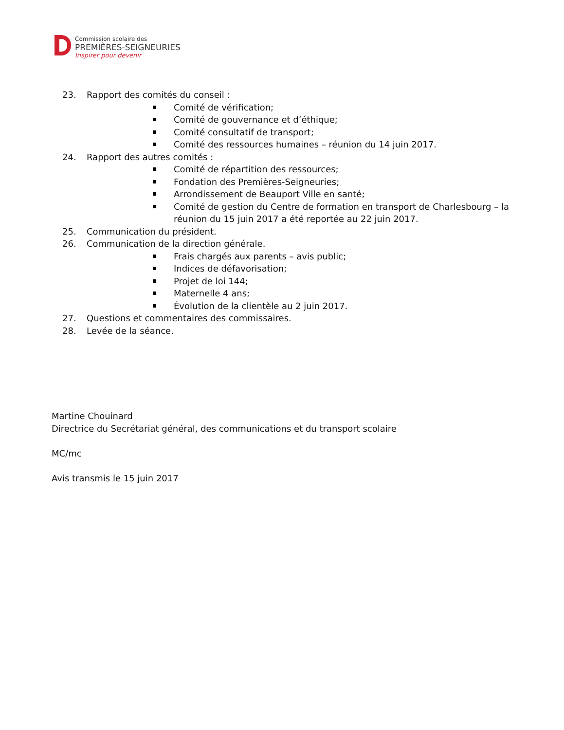Commission scolaire des
PREMIÈRES-SEIGNEURIES
Inspirer pour devenir
23. Rapport des comités du conseil :
Comité de vérification;
Comité de gouvernance et d’éthique;
Comité consultatif de transport;
Comité des ressources humaines – réunion du 14 juin 2017.
24. Rapport des autres comités :
Comité de répartition des ressources;
Fondation des Premières-Seigneuries;
Arrondissement de Beauport Ville en santé;
Comité de gestion du Centre de formation en transport de Charlesbourg – la réunion du 15 juin 2017 a été reportée au 22 juin 2017.
25. Communication du président.
26. Communication de la direction générale.
Frais chargés aux parents – avis public;
Indices de défavorisation;
Projet de loi 144;
Maternelle 4 ans;
Évolution de la clientèle au 2 juin 2017.
27. Questions et commentaires des commissaires.
28. Levée de la séance.
Martine Chouinard
Directrice du Secrétariat général, des communications et du transport scolaire
MC/mc
Avis transmis le 15 juin 2017